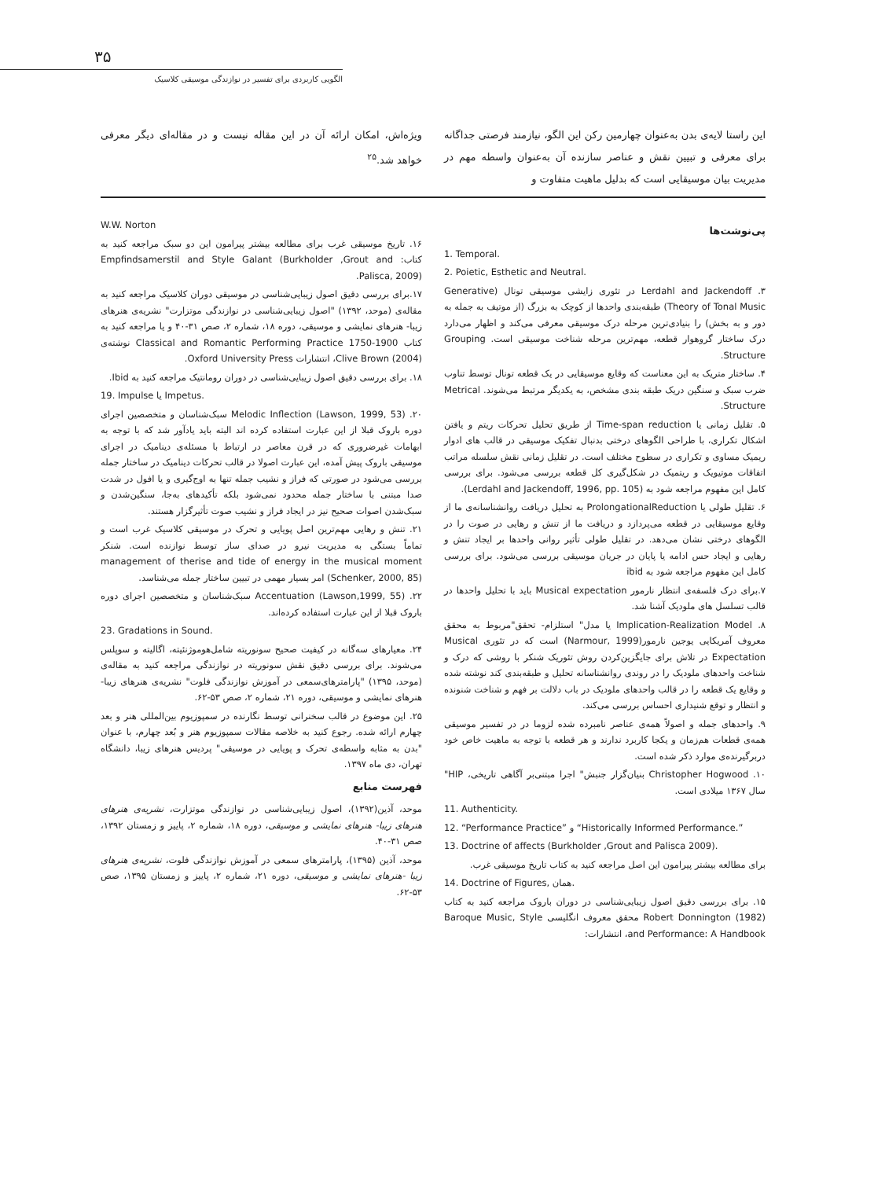۳۵
الگویی کاربردی برای تفسیر در نوازندگی موسیقی کلاسیک
این راستا لایه‌ی بدن به‌عنوان چهارمین رکن این الگو، نیازمند فرصتی جداگانه برای معرفی و تبیین نقش و عناصر سازنده آن به‌عنوان واسطه مهم در مدیریت بیان موسیقایی است که بدلیل ماهیت متفاوت و
ویژه‌اش، امکان ارائه آن در این مقاله نیست و در مقاله‌ای دیگر معرفی خواهد شد.<sup>۲۵</sup>
پی‌نوشت‌ها
1. Temporal.
2. Poietic, Esthetic and Neutral.
۳. Lerdahl and Jackendoff در تئوری زایشی موسیقی تونال (Generative Theory of Tonal Music) طبقه‌بندی واحدها از کوچک به بزرگ (از موتیف به جمله به دور و به بخش) را بنیادی‌ترین مرحله درک موسیقی معرفی می‌کند و اظهار می‌دارد درک ساختار گروهوار قطعه، مهم‌ترین مرحله شناخت موسیقی است. Grouping Structure.
۴. ساختار متریک به این معناست که وقایع موسیقایی در یک قطعه تونال توسط تناوب ضرب سبک و سنگین دریک طبقه بندی مشخص، به یکدیگر مرتبط می‌شوند. Metrical Structure.
۵. تقلیل زمانی یا Time-span reduction از طریق تحلیل تحرکات ریتم و یافتن اشکال تکراری، با طراحی الگوهای درختی بدنبال تفکیک موسیقی در قالب های ادوار ریمیک مساوی و تکراری در سطوح مختلف است. در تقلیل زمانی نقش سلسله مراتب اتفاقات موتیویک و ریتمیک در شکل‌گیری کل قطعه بررسی می‌شود. برای بررسی کامل این مفهوم مراجعه شود به (Lerdahl and Jackendoff, 1996, pp. 105).
۶. تقلیل طولی یا ProlongationalReduction به تحلیل دریافت روانشناسانه‌ی ما از وقایع موسیقایی در قطعه می‌پردازد و دریافت ما از تنش و رهایی در صوت را در الگوهای درختی نشان می‌دهد. در تقلیل طولی تأثیر روانی واحدها بر ایجاد تنش و رهایی و ایجاد حس ادامه یا پایان در جریان موسیقی بررسی می‌شود. برای بررسی کامل این مفهوم مراجعه شود به ibid
۷.برای درک فلسفه‌ی انتظار نارمور Musical expectation باید با تحلیل واحدها در قالب تسلسل های ملودیک آشنا شد.
۸. Implication-Realization Model یا مدل" استلزام- تحقق"مربوط به محقق معروف آمریکایی یوجین نارمور(Narmour, 1999) است که در تئوری Musical Expectation در تلاش برای جایگزین‌کردن روش تئوریک شنکر با روشی که درک و شناخت واحدهای ملودیک را در روندی روانشناسانه تحلیل و طبقه‌بندی کند نوشته شده و وقایع یک قطعه را در قالب واحدهای ملودیک در باب دلالت بر فهم و شناخت شنونده و انتظار و توقع شنیداری احساس بررسی می‌کند.
۹. واحدهای جمله و اصولاً همه‌ی عناصر نامبرده شده لزوما در در تفسیر موسیقی همه‌ی قطعات هم‌زمان و یکجا کاربرد ندارند و هر قطعه با توجه به ماهیت خاص خود دربرگیرنده‌ی موارد ذکر شده است.
۱۰. Christopher Hogwood بنیان‌گزار جنبش" اجرا مبتنی‌بر آگاهی تاریخی، HIP" سال ۱۳۶۷ میلادی است.
11. Authenticity.
12. “Performance Practice” و “Historically Informed Performance.”
13. Doctrine of affects (Burkholder ,Grout and Palisca 2009).
برای مطالعه بیشتر پیرامون این اصل مراجعه کنید به کتاب تاریخ موسیقی غرب.
14. Doctrine of Figures, همان.
۱۵. برای بررسی دقیق اصول زیبایی‌شناسی در دوران باروک مراجعه کنید به کتاب Robert Donnington (1982) محقق معروف انگلیسی Baroque Music, Style and Performance: A Handbook، انتشارات:
W.W. Norton
۱۶. تاریخ موسیقی غرب برای مطالعه بیشتر پیرامون این دو سبک مراجعه کنید به کتاب: Empfindsamerstil and Style Galant (Burkholder ,Grout and Palisca, 2009).
۱۷.برای بررسی دقیق اصول زیبایی‌شناسی در موسیقی دوران کلاسیک مراجعه کنید به مقاله‌ی (موحد، ۱۳۹۲) "اصول زیبایی‌شناسی در نوازندگی موتزارت" نشریه‌ی هنرهای زیبا- هنرهای نمایشی و موسیقی، دوره ۱۸، شماره ۲، صص ۳۱-۴۰ و یا مراجعه کنید به کتاب Classical and Romantic Performing Practice 1750-1900 نوشته‌ی Clive Brown (2004)، انتشارات Oxford University Press.
۱۸. برای بررسی دقیق اصول زیبایی‌شناسی در دوران رومانتیک مراجعه کنید به Ibid.
19. Impulse یا Impetus.
۲۰. Melodic Inflection (Lawson, 1999, 53) سبک‌شناسان و متخصصین اجرای دوره باروک قبلا از این عبارت استفاده کرده اند البته باید یادآور شد که با توجه به ابهامات غیرضروری که در قرن معاصر در ارتباط با مسئله‌ی دینامیک در اجرای موسیقی باروک پیش آمده، این عبارت اصولا در قالب تحرکات دینامیک در ساختار جمله بررسی می‌شود در صورتی که فراز و نشیب جمله تنها به اوج‌گیری و یا افول در شدت صدا مبتنی با ساختار جمله محدود نمی‌شود بلکه تأکیدهای به‌جا، سنگین‌شدن و سبک‌شدن اصوات صحیح نیز در ایجاد فراز و نشیب صوت تأثیرگزار هستند.
۲۱. تنش و رهایی مهم‌ترین اصل پویایی و تحرک در موسیقی کلاسیک غرب است و تماماً بستگی به مدیریت نیرو در صدای ساز توسط نوازنده است. شنکر management of therise and tide of energy in the musical moment (Schenker, 2000, 85) امر بسیار مهمی در تبیین ساختار جمله می‌شناسد.
۲۲. Accentuation (Lawson,1999, 55) سبک‌شناسان و متخصصین اجرای دوره باروک قبلا از این عبارت استفاده کرده‌اند.
23. Gradations in Sound.
۲۴. معیارهای سه‌گانه در کیفیت صحیح سونوریته شامل‌هوموژنئیته، اگالیته و سوپلس می‌شوند. برای بررسی دقیق نقش سونوریته در نوازندگی مراجعه کنید به مقاله‌ی (موحد، ۱۳۹۵) "پارامترهای‌سمعی در آموزش نوازندگی فلوت" نشریه‌ی هنرهای زیبا-هنرهای نمایشی و موسیقی، دوره ۲۱، شماره ۲، صص ۵۳-۶۲.
۲۵. این موضوع در قالب سخنرانی توسط نگارنده در سمپوزیوم بین‌المللی هنر و بعد چهارم ارائه شده. رجوع کنید به خلاصه مقالات سمپوزیوم هنر و بُعد چهارم، با عنوان "بدن به مثابه واسطه‌ی تحرک و پویایی در موسیقی" پردیس هنرهای زیبا، دانشگاه تهران، دی ماه ۱۳۹۷.
فهرست منابع
موحد، آذین(۱۳۹۲)، اصول زیبایی‌شناسی در نوازندگی موتزارت، نشریه‌ی هنرهای هنرهای زیبا- هنرهای نمایشی و موسیقی، دوره ۱۸، شماره ۲، پاییز و زمستان ۱۳۹۲، صص ۳۱-۴۰.
موحد، آذین (۱۳۹۵)، پارامترهای سمعی در آموزش نوازندگی فلوت، نشریه‌ی هنرهای زیبا -هنرهای نمایشی و موسیقی، دوره ۲۱، شماره ۲، پاییز و زمستان ۱۳۹۵، صص ۵۳-۶۲.